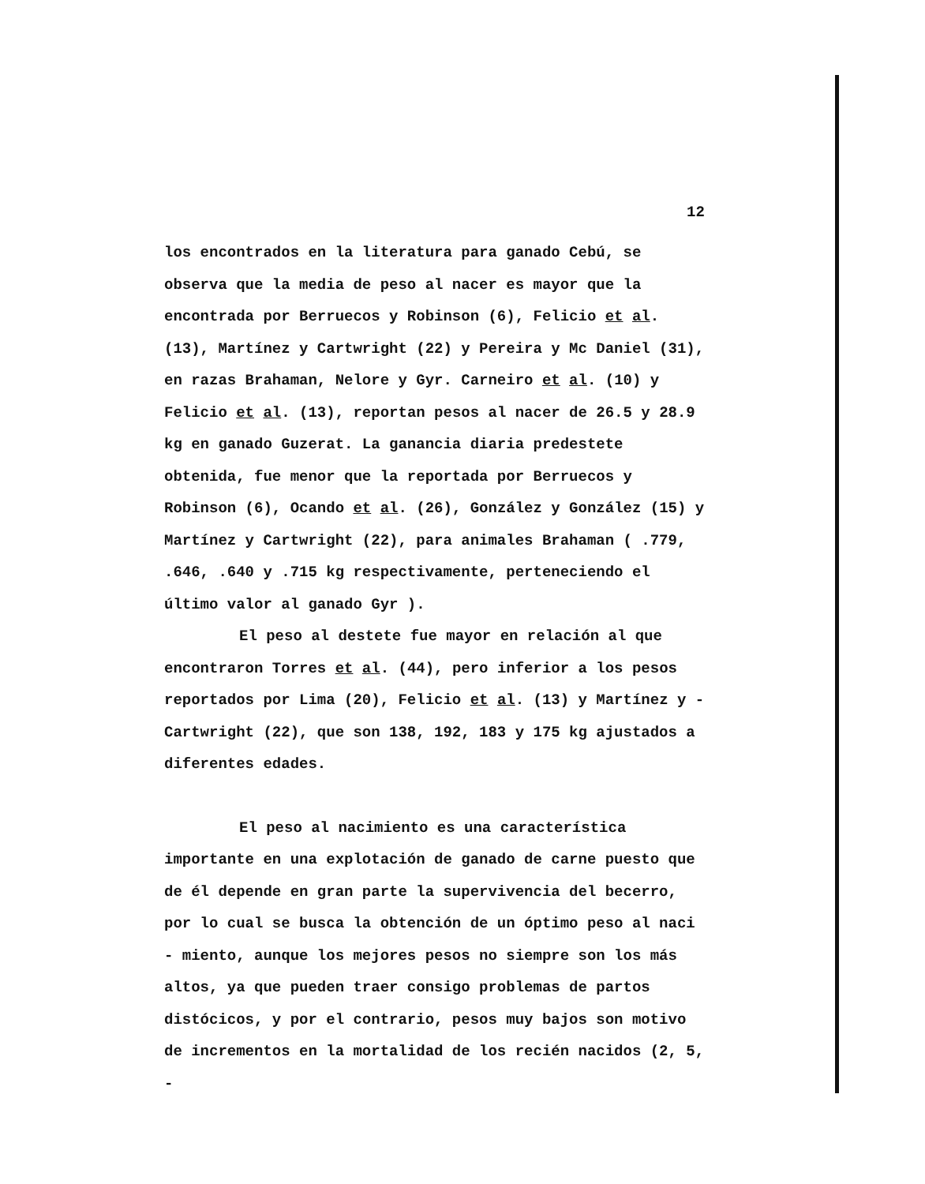12
los encontrados en la literatura para ganado Cebú, se observa que la media de peso al nacer es mayor que la encontrada por Berruecos y Robinson (6), Felicio et al. (13), Martínez y Cartwright (22) y Pereira y Mc Daniel (31), en razas Brahaman, Nelore y Gyr. Carneiro et al. (10) y Felicio et al. (13), reportan pesos al nacer de 26.5 y 28.9 kg en ganado Guzerat. La ganancia diaria predestete obtenida, fue menor que la reportada por Berruecos y Robinson (6), Ocando et al. (26), González y González (15) y Martínez y Cartwright (22), para animales Brahaman ( .779, .646, .640 y .715 kg respectivamente, perteneciendo el último valor al ganado Gyr ).
El peso al destete fue mayor en relación al que encontraron Torres et al. (44), pero inferior a los pesos reportados por Lima (20), Felicio et al. (13) y Martínez y - Cartwright (22), que son 138, 192, 183 y 175 kg ajustados a diferentes edades.
El peso al nacimiento es una característica importante en una explotación de ganado de carne puesto que de él depende en gran parte la supervivencia del becerro, por lo cual se busca la obtención de un óptimo peso al naci - miento, aunque los mejores pesos no siempre son los más altos, ya que pueden traer consigo problemas de partos distócicos, y por el contrario, pesos muy bajos son motivo de incrementos en la mortalidad de los recién nacidos (2, 5, -